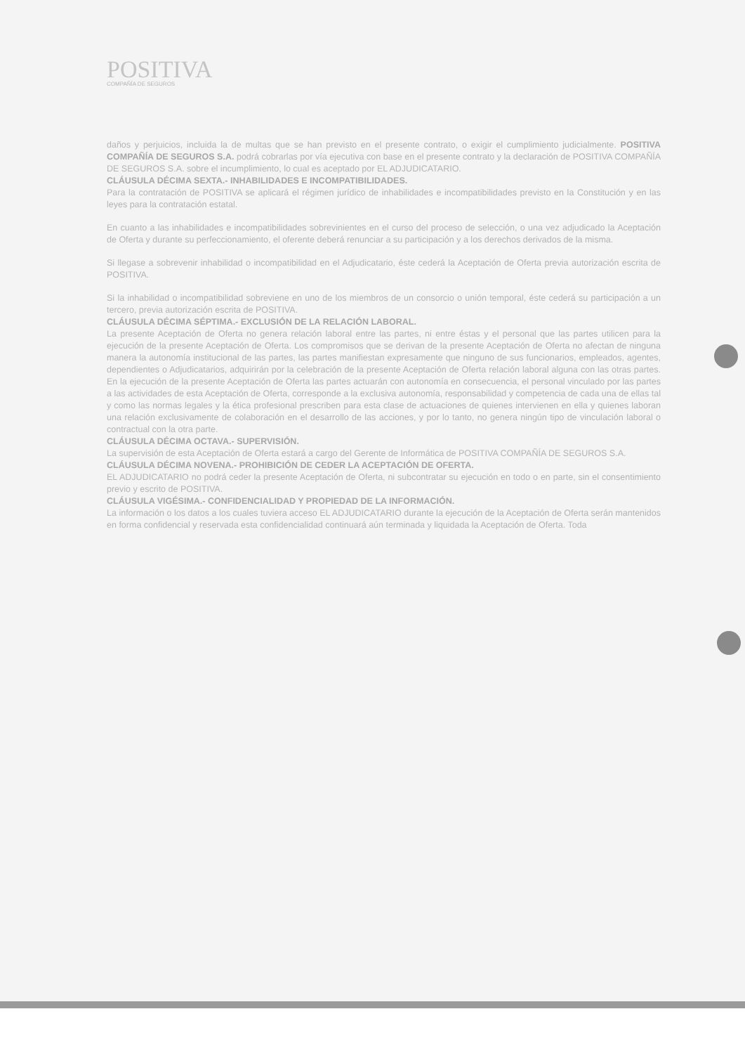POSITIVA
COMPAÑÍA DE SEGUROS
daños y perjuicios, incluida la de multas que se han previsto en el presente contrato, o exigir el cumplimiento judicialmente. POSITIVA COMPAÑÍA DE SEGUROS S.A. podrá cobrarlas por vía ejecutiva con base en el presente contrato y la declaración de POSITIVA COMPAÑÍA DE SEGUROS S.A. sobre el incumplimiento, lo cual es aceptado por EL ADJUDICATARIO.
CLÁUSULA DÉCIMA SEXTA.- INHABILIDADES E INCOMPATIBILIDADES.
Para la contratación de POSITIVA se aplicará el régimen jurídico de inhabilidades e incompatibilidades previsto en la Constitución y en las leyes para la contratación estatal.
En cuanto a las inhabilidades e incompatibilidades sobrevinientes en el curso del proceso de selección, o una vez adjudicado la Aceptación de Oferta y durante su perfeccionamiento, el oferente deberá renunciar a su participación y a los derechos derivados de la misma.
Si llegase a sobrevenir inhabilidad o incompatibilidad en el Adjudicatario, éste cederá la Aceptación de Oferta previa autorización escrita de POSITIVA.
Si la inhabilidad o incompatibilidad sobreviene en uno de los miembros de un consorcio o unión temporal, éste cederá su participación a un tercero, previa autorización escrita de POSITIVA.
CLÁUSULA DÉCIMA SÉPTIMA.- EXCLUSIÓN DE LA RELACIÓN LABORAL.
La presente Aceptación de Oferta no genera relación laboral entre las partes, ni entre éstas y el personal que las partes utilicen para la ejecución de la presente Aceptación de Oferta. Los compromisos que se derivan de la presente Aceptación de Oferta no afectan de ninguna manera la autonomía institucional de las partes, las partes manifiestan expresamente que ninguno de sus funcionarios, empleados, agentes, dependientes o Adjudicatarios, adquirirán por la celebración de la presente Aceptación de Oferta relación laboral alguna con las otras partes. En la ejecución de la presente Aceptación de Oferta las partes actuarán con autonomía en consecuencia, el personal vinculado por las partes a las actividades de esta Aceptación de Oferta, corresponde a la exclusiva autonomía, responsabilidad y competencia de cada una de ellas tal y como las normas legales y la ética profesional prescriben para esta clase de actuaciones de quienes intervienen en ella y quienes laboran una relación exclusivamente de colaboración en el desarrollo de las acciones, y por lo tanto, no genera ningún tipo de vinculación laboral o contractual con la otra parte.
CLÁUSULA DÉCIMA OCTAVA.- SUPERVISIÓN.
La supervisión de esta Aceptación de Oferta estará a cargo del Gerente de Informática de POSITIVA COMPAÑÍA DE SEGUROS S.A.
CLÁUSULA DÉCIMA NOVENA.- PROHIBICIÓN DE CEDER LA ACEPTACIÓN DE OFERTA.
EL ADJUDICATARIO no podrá ceder la presente Aceptación de Oferta, ni subcontratar su ejecución en todo o en parte, sin el consentimiento previo y escrito de POSITIVA.
CLÁUSULA VIGÉSIMA.- CONFIDENCIALIDAD Y PROPIEDAD DE LA INFORMACIÓN.
La información o los datos a los cuales tuviera acceso EL ADJUDICATARIO durante la ejecución de la Aceptación de Oferta serán mantenidos en forma confidencial y reservada esta confidencialidad continuará aún terminada y liquidada la Aceptación de Oferta. Toda